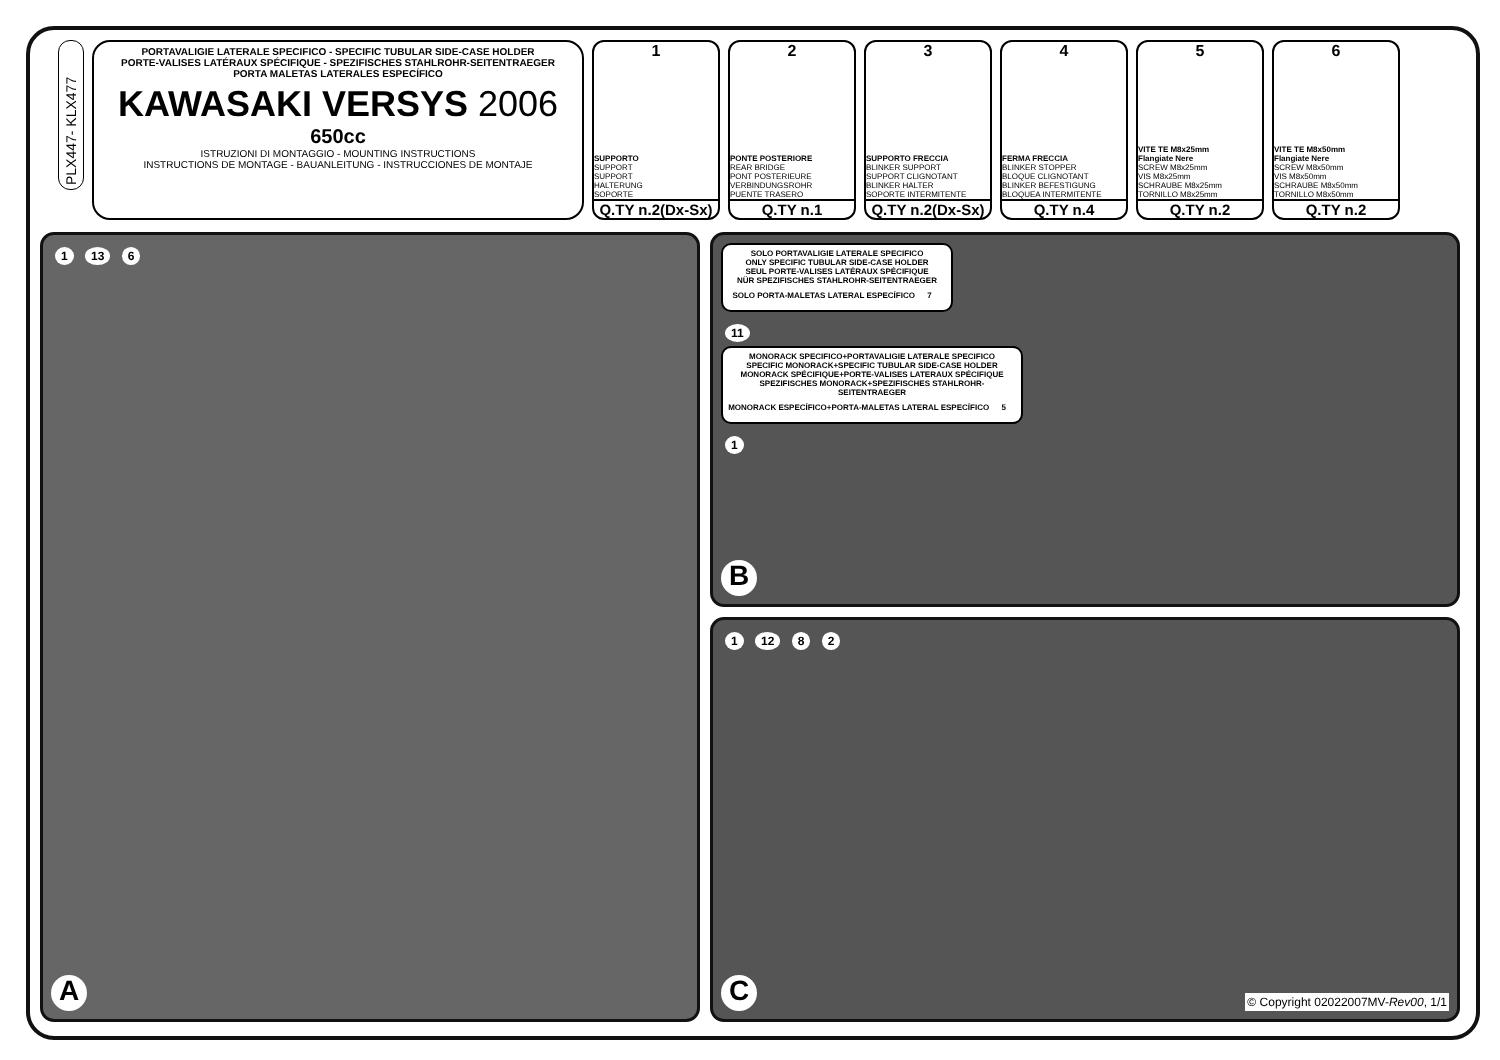PLX447- KLX477
PORTAVALIGIE LATERALE SPECIFICO - SPECIFIC TUBULAR SIDE-CASE HOLDER
PORTE-VALISES LATÉRAUX SPÉCIFIQUE - SPEZIFISCHES STAHLROHR-SEITENTRAEGER
PORTA MALETAS LATERALES ESPECÍFICO
KAWASAKI VERSYS 2006
650cc
ISTRUZIONI DI MONTAGGIO - MOUNTING INSTRUCTIONS
INSTRUCTIONS DE MONTAGE - BAUANLEITUNG - INSTRUCCIONES DE MONTAJE
1
SUPPORTO
SUPPORT
SUPPORT
HALTERUNG
SOPORTE
Q.TY n.2(Dx-Sx)
2
PONTE POSTERIORE
REAR BRIDGE
PONT POSTERIEURE
VERBINDUNGSROHR
PUENTE TRASERO
Q.TY n.1
3
SUPPORTO FRECCIA
BLINKER SUPPORT
SUPPORT CLIGNOTANT
BLINKER HALTER
SOPORTE INTERMITENTE
Q.TY n.2(Dx-Sx)
4
FERMA FRECCIA
BLINKER STOPPER
BLOQUE CLIGNOTANT
BLINKER BEFESTIGUNG
BLOQUEA INTERMITENTE
Q.TY n.4
5
VITE TE M8x25mm
Flangiate Nere
SCREW M8x25mm
VIS M8x25mm
SCHRAUBE M8x25mm
TORNILLO M8x25mm
Q.TY n.2
6
VITE TE M8x50mm
Flangiate Nere
SCREW M8x50mm
VIS M8x50mm
SCHRAUBE M8x50mm
TORNILLO M8x50mm
Q.TY n.2
1 13 6
A
SOLO PORTAVALIGIE LATERALE SPECIFICO
ONLY SPECIFIC TUBULAR SIDE-CASE HOLDER
SEUL PORTE-VALISES LATÉRAUX SPÉCIFIQUE
NÜR SPEZIFISCHES STAHLROHR-SEITENTRAEGER
SOLO PORTA-MALETAS LATERAL ESPECÍFICO 7
11
MONORACK SPECIFICO+PORTAVALIGIE LATERALE SPECIFICO
SPECIFIC MONORACK+SPECIFIC TUBULAR SIDE-CASE HOLDER
MONORACK SPÉCIFIQUE+PORTE-VALISES LATERAUX SPÉCIFIQUE
SPEZIFISCHES MONORACK+SPEZIFISCHES STAHLROHR-SEITENTRAEGER
MONORACK ESPECÍFICO+PORTA-MALETAS LATERAL ESPECÍFICO 5
1
B
1 12 8 2
C
© Copyright 02022007MV-Rev00, 1/1